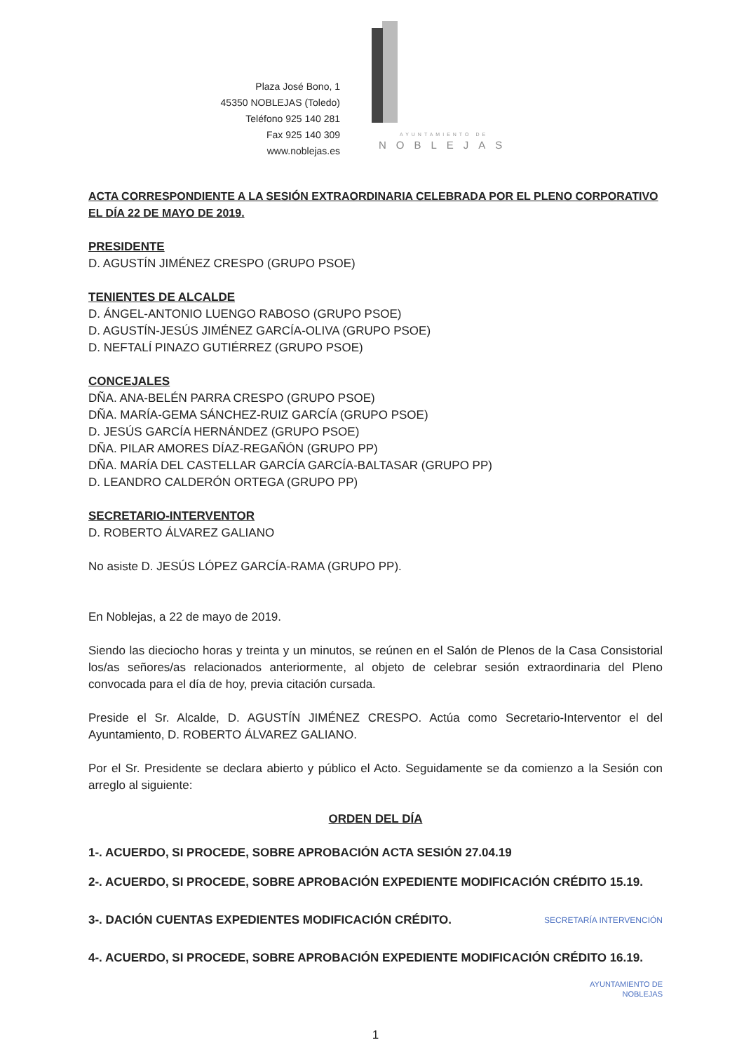Plaza José Bono, 1
45350 NOBLEJAS (Toledo)
Teléfono 925 140 281
Fax 925 140 309
www.noblejas.es
AYUNTAMIENTO DE
NOBLEJAS
ACTA CORRESPONDIENTE A LA SESIÓN EXTRAORDINARIA CELEBRADA POR EL PLENO CORPORATIVO EL DÍA 22 DE MAYO DE 2019.
PRESIDENTE
D. AGUSTÍN JIMÉNEZ CRESPO (GRUPO PSOE)
TENIENTES DE ALCALDE
D. ÁNGEL-ANTONIO LUENGO RABOSO (GRUPO PSOE)
D. AGUSTÍN-JESÚS JIMÉNEZ GARCÍA-OLIVA (GRUPO PSOE)
D. NEFTALÍ PINAZO GUTIÉRREZ (GRUPO PSOE)
CONCEJALES
DÑA. ANA-BELÉN PARRA CRESPO (GRUPO PSOE)
DÑA. MARÍA-GEMA SÁNCHEZ-RUIZ GARCÍA (GRUPO PSOE)
D. JESÚS GARCÍA HERNÁNDEZ (GRUPO PSOE)
DÑA. PILAR AMORES DÍAZ-REGAÑÓN (GRUPO PP)
DÑA. MARÍA DEL CASTELLAR GARCÍA GARCÍA-BALTASAR (GRUPO PP)
D. LEANDRO CALDERÓN ORTEGA (GRUPO PP)
SECRETARIO-INTERVENTOR
D. ROBERTO ÁLVAREZ GALIANO
No asiste D. JESÚS LÓPEZ GARCÍA-RAMA (GRUPO PP).
En Noblejas, a 22 de mayo de 2019.
Siendo las dieciocho horas y treinta y un minutos, se reúnen en el Salón de Plenos de la Casa Consistorial los/as señores/as relacionados anteriormente, al objeto de celebrar sesión extraordinaria del Pleno convocada para el día de hoy, previa citación cursada.
Preside el Sr. Alcalde, D. AGUSTÍN JIMÉNEZ CRESPO. Actúa como Secretario-Interventor el del Ayuntamiento, D. ROBERTO ÁLVAREZ GALIANO.
Por el Sr. Presidente se declara abierto y público el Acto. Seguidamente se da comienzo a la Sesión con arreglo al siguiente:
ORDEN DEL DÍA
1-. ACUERDO, SI PROCEDE, SOBRE APROBACIÓN ACTA SESIÓN 27.04.19
2-. ACUERDO, SI PROCEDE, SOBRE APROBACIÓN EXPEDIENTE MODIFICACIÓN CRÉDITO 15.19.
3-. DACIÓN CUENTAS EXPEDIENTES MODIFICACIÓN CRÉDITO. SECRETARÍA INTERVENCIÓN
4-. ACUERDO, SI PROCEDE, SOBRE APROBACIÓN EXPEDIENTE MODIFICACIÓN CRÉDITO 16.19.
AYUNTAMIENTO DE
NOBLEJAS
1